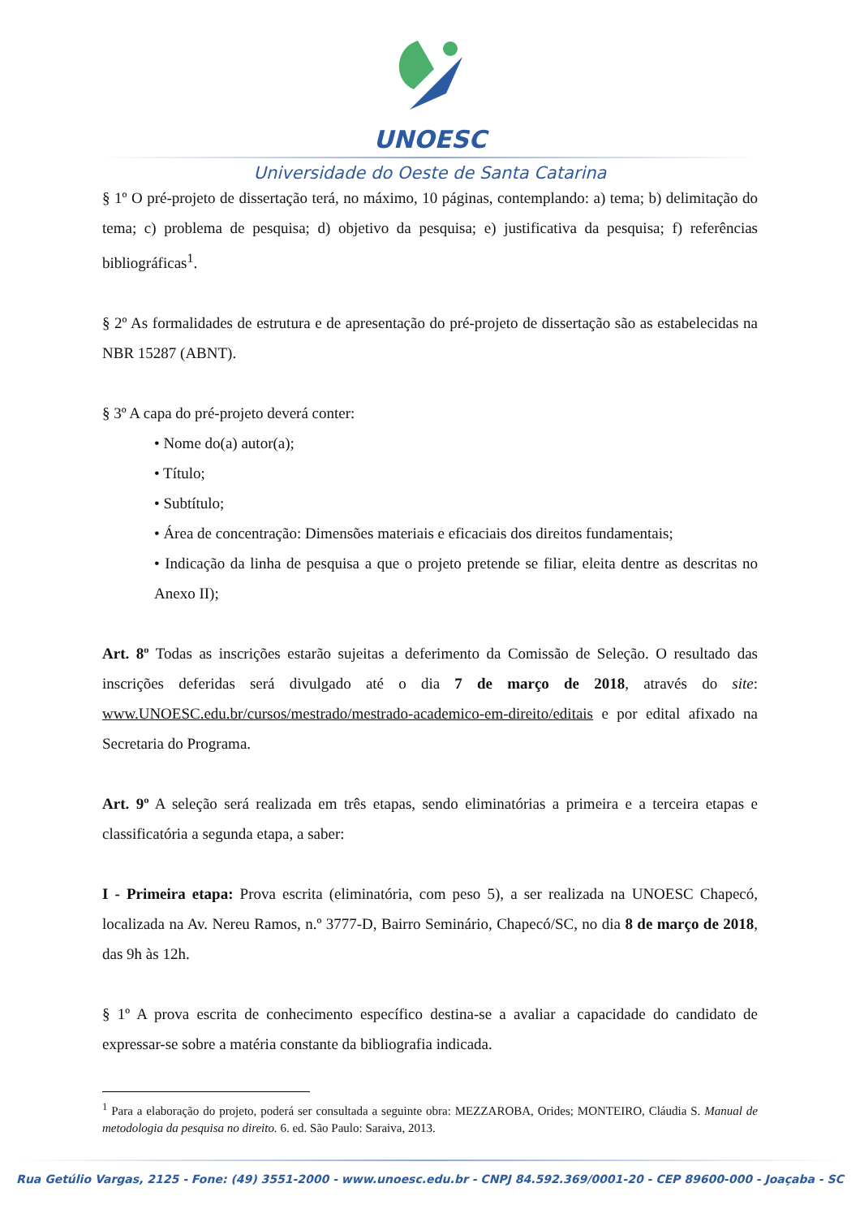UNOESC
Universidade do Oeste de Santa Catarina
§ 1º O pré-projeto de dissertação terá, no máximo, 10 páginas, contemplando: a) tema; b) delimitação do tema; c) problema de pesquisa; d) objetivo da pesquisa; e) justificativa da pesquisa; f) referências bibliográficas<sup>1</sup>.
§ 2º As formalidades de estrutura e de apresentação do pré-projeto de dissertação são as estabelecidas na NBR 15287 (ABNT).
§ 3º A capa do pré-projeto deverá conter:
• Nome do(a) autor(a);
• Título;
• Subtítulo;
• Área de concentração: Dimensões materiais e eficaciais dos direitos fundamentais;
• Indicação da linha de pesquisa a que o projeto pretende se filiar, eleita dentre as descritas no Anexo II);
Art. 8º Todas as inscrições estarão sujeitas a deferimento da Comissão de Seleção. O resultado das inscrições deferidas será divulgado até o dia 7 de março de 2018, através do site: www.UNOESC.edu.br/cursos/mestrado/mestrado-academico-em-direito/editais e por edital afixado na Secretaria do Programa.
Art. 9º A seleção será realizada em três etapas, sendo eliminatórias a primeira e a terceira etapas e classificatória a segunda etapa, a saber:
I - Primeira etapa: Prova escrita (eliminatória, com peso 5), a ser realizada na UNOESC Chapecó, localizada na Av. Nereu Ramos, n.º 3777-D, Bairro Seminário, Chapecó/SC, no dia 8 de março de 2018, das 9h às 12h.
§ 1º A prova escrita de conhecimento específico destina-se a avaliar a capacidade do candidato de expressar-se sobre a matéria constante da bibliografia indicada.
<sup>1</sup> Para a elaboração do projeto, poderá ser consultada a seguinte obra: MEZZAROBA, Orides; MONTEIRO, Cláudia S. Manual de metodologia da pesquisa no direito. 6. ed. São Paulo: Saraiva, 2013.
Rua Getúlio Vargas, 2125 - Fone: (49) 3551-2000 - www.unoesc.edu.br - CNPJ 84.592.369/0001-20 - CEP 89600-000 - Joaçaba - SC